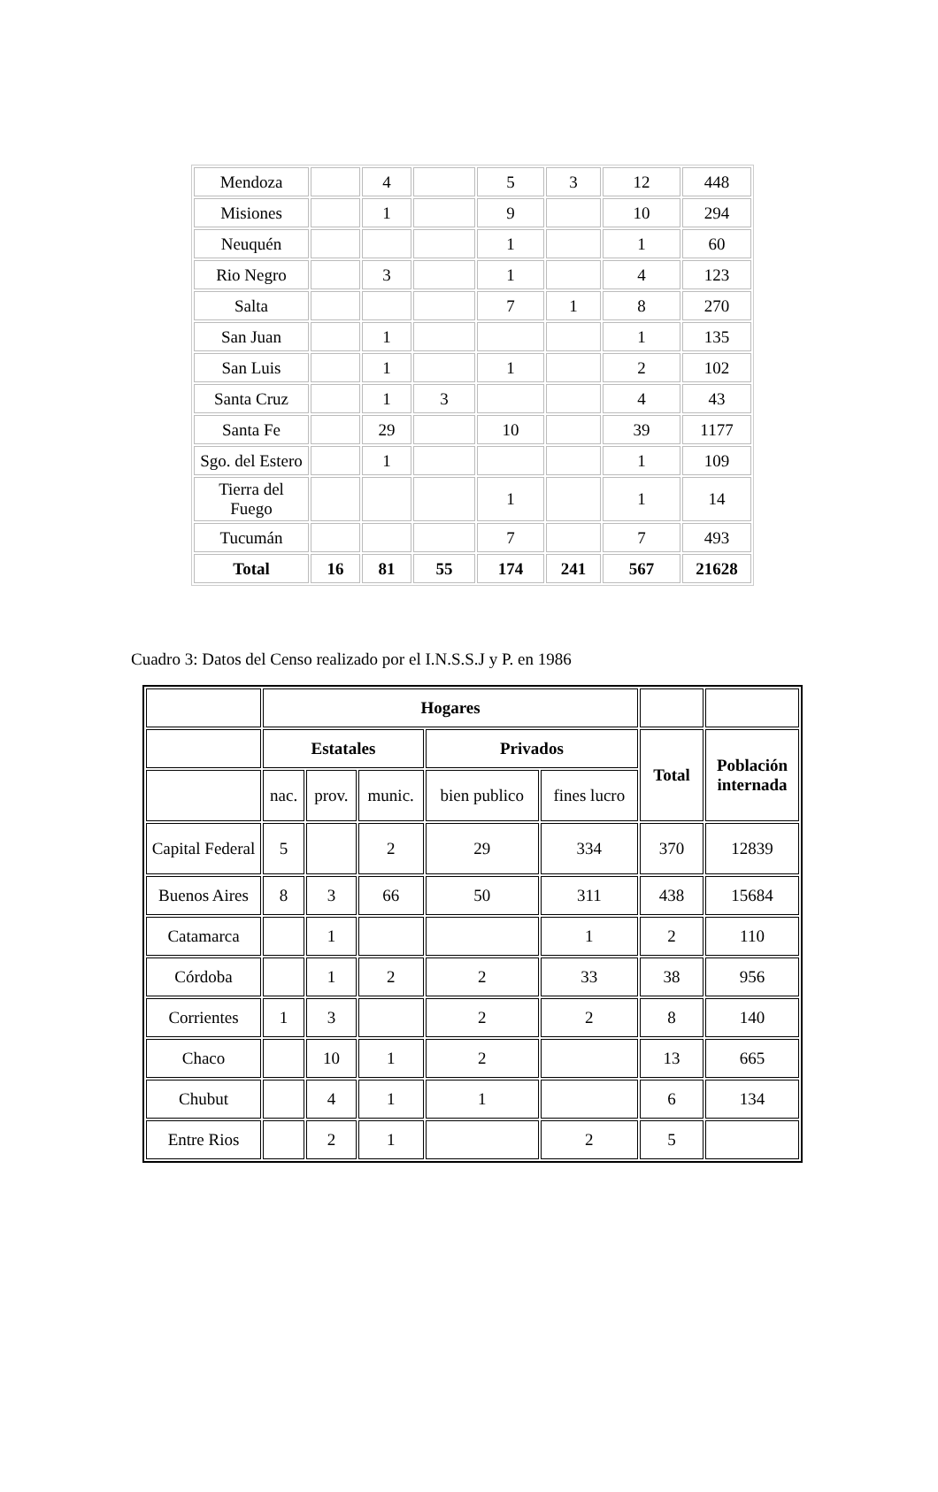| Mendoza | | 4 | | 5 | 3 | 12 | 448 |
| Misiones | | 1 | | 9 | | 10 | 294 |
| Neuquén | | | | 1 | | 1 | 60 |
| Rio Negro | | 3 | | 1 | | 4 | 123 |
| Salta | | | | 7 | 1 | 8 | 270 |
| San Juan | | 1 | | | | 1 | 135 |
| San Luis | | 1 | | 1 | | 2 | 102 |
| Santa Cruz | | 1 | 3 | | | 4 | 43 |
| Santa Fe | | 29 | | 10 | | 39 | 1177 |
| Sgo. del Estero | | 1 | | | | 1 | 109 |
| Tierra del Fuego | | | | 1 | | 1 | 14 |
| Tucumán | | | | 7 | | 7 | 493 |
| Total | 16 | 81 | 55 | 174 | 241 | 567 | 21628 |
Cuadro 3: Datos del Censo realizado por el I.N.S.S.J y P. en 1986
| | Hogares | | | | | | |
| | Estatales | | | Privados | | Total | Población internada |
| | nac. | prov. | munic. | bien publico | fines lucro | | |
| Capital Federal | 5 | | 2 | 29 | 334 | 370 | 12839 |
| Buenos Aires | 8 | 3 | 66 | 50 | 311 | 438 | 15684 |
| Catamarca | | 1 | | | 1 | 2 | 110 |
| Córdoba | | 1 | 2 | 2 | 33 | 38 | 956 |
| Corrientes | 1 | 3 | | 2 | 2 | 8 | 140 |
| Chaco | | 10 | 1 | 2 | | 13 | 665 |
| Chubut | | 4 | 1 | 1 | | 6 | 134 |
| Entre Rios | | 2 | 1 | | 2 | 5 | |